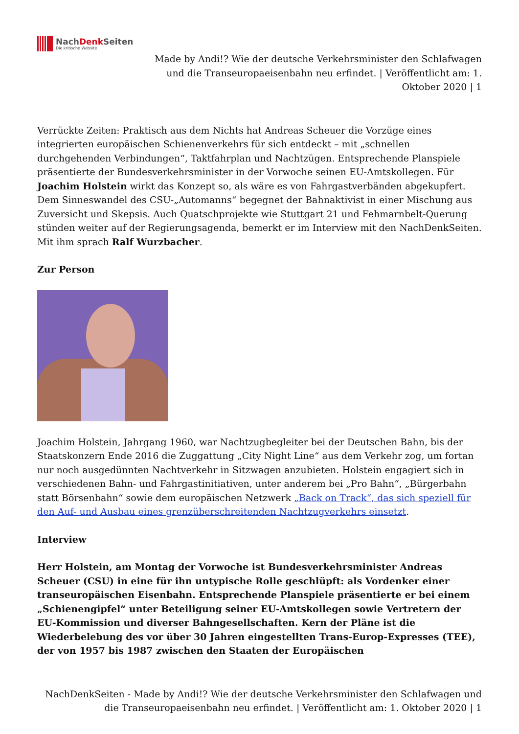NachDenk Seiten
Die kritische Website
Made by Andi!? Wie der deutsche Verkehrsminister den Schlafwagen und die Transeuropaeisenbahn neu erfindet. | Veröffentlicht am: 1. Oktober 2020 | 1
Verrückte Zeiten: Praktisch aus dem Nichts hat Andreas Scheuer die Vorzüge eines integrierten europäischen Schienenverkehrs für sich entdeckt – mit „schnellen durchgehenden Verbindungen“, Taktfahrplan und Nachtzügen. Entsprechende Planspiele präsentierte der Bundesverkehrsminister in der Vorwoche seinen EU-Amtskollegen. Für Joachim Holstein wirkt das Konzept so, als wäre es von Fahrgastverbänden abgekupfert. Dem Sinneswandel des CSU-„Automanns“ begegnet der Bahnaktivist in einer Mischung aus Zuversicht und Skepsis. Auch Quatschprojekte wie Stuttgart 21 und Fehmarnbelt-Querung stünden weiter auf der Regierungsagenda, bemerkt er im Interview mit den NachDenkSeiten. Mit ihm sprach Ralf Wurzbacher.
Zur Person
Joachim Holstein, Jahrgang 1960, war Nachtzugbegleiter bei der Deutschen Bahn, bis der Staatskonzern Ende 2016 die Zuggattung „City Night Line“ aus dem Verkehr zog, um fortan nur noch ausgedünnten Nachtverkehr in Sitzwagen anzubieten. Holstein engagiert sich in verschiedenen Bahn- und Fahrgastinitiativen, unter anderem bei „Pro Bahn“, „Bürgerbahn statt Börsenbahn“ sowie dem europäischen Netzwerk „Back on Track“, das sich speziell für den Auf- und Ausbau eines grenzüberschreitenden Nachtzugverkehrs einsetzt.
Interview
Herr Holstein, am Montag der Vorwoche ist Bundesverkehrsminister Andreas Scheuer (CSU) in eine für ihn untypische Rolle geschlüpft: als Vordenker einer transeuropäischen Eisenbahn. Entsprechende Planspiele präsentierte er bei einem „Schienengipfel“ unter Beteiligung seiner EU-Amtskollegen sowie Vertretern der EU-Kommission und diverser Bahngesellschaften. Kern der Pläne ist die Wiederbelebung des vor über 30 Jahren eingestellten Trans-Europ-Expresses (TEE), der von 1957 bis 1987 zwischen den Staaten der Europäischen
NachDenkSeiten - Made by Andi!? Wie der deutsche Verkehrsminister den Schlafwagen und die Transeuropaeisenbahn neu erfindet. | Veröffentlicht am: 1. Oktober 2020 | 1